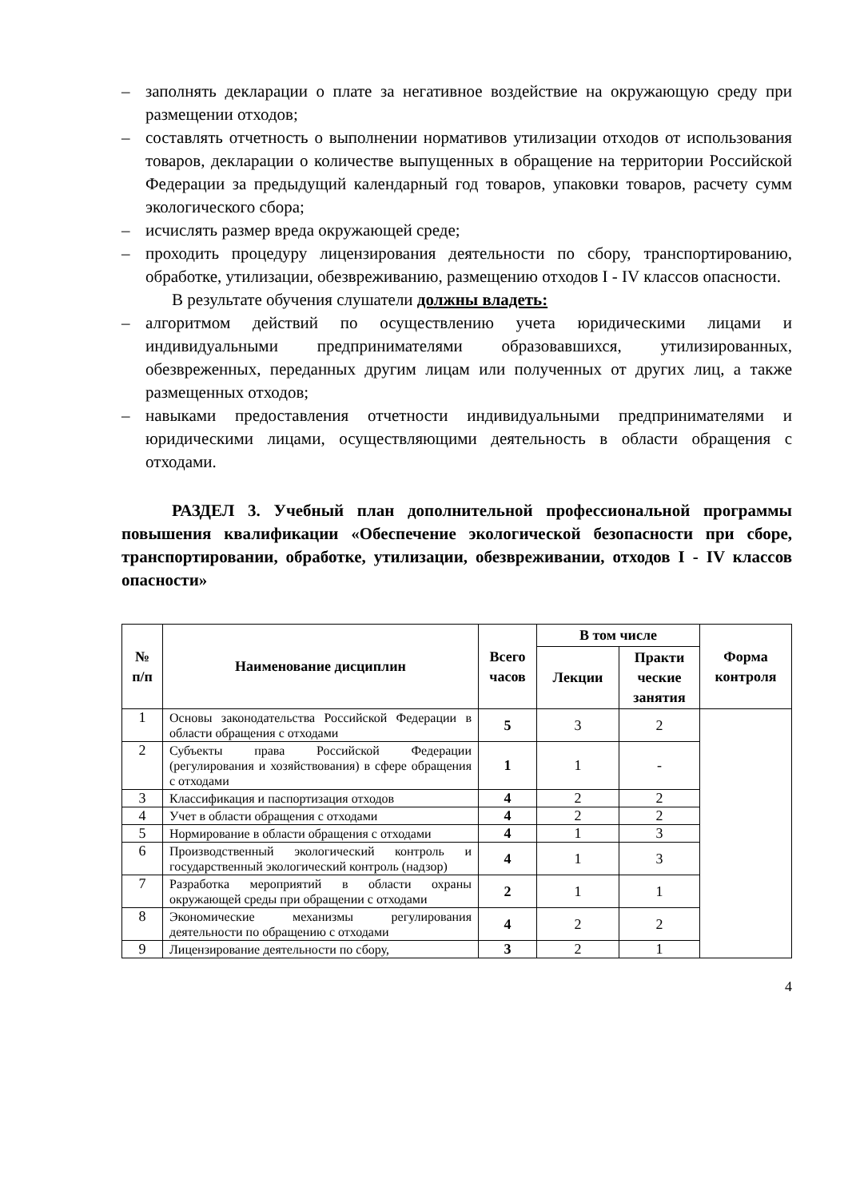– заполнять декларации о плате за негативное воздействие на окружающую среду при размещении отходов;
– составлять отчетность о выполнении нормативов утилизации отходов от использования товаров, декларации о количестве выпущенных в обращение на территории Российской Федерации за предыдущий календарный год товаров, упаковки товаров, расчету сумм экологического сбора;
– исчислять размер вреда окружающей среде;
– проходить процедуру лицензирования деятельности по сбору, транспортированию, обработке, утилизации, обезвреживанию, размещению отходов I - IV классов опасности.
В результате обучения слушатели должны владеть:
– алгоритмом действий по осуществлению учета юридическими лицами и индивидуальными предпринимателями образовавшихся, утилизированных, обезвреженных, переданных другим лицам или полученных от других лиц, а также размещенных отходов;
– навыками предоставления отчетности индивидуальными предпринимателями и юридическими лицами, осуществляющими деятельность в области обращения с отходами.
РАЗДЕЛ 3. Учебный план дополнительной профессиональной программы повышения квалификации «Обеспечение экологической безопасности при сборе, транспортировании, обработке, утилизации, обезвреживании, отходов I - IV классов опасности»
| № п/п | Наименование дисциплин | Всего часов | В том числе | | Форма контроля |
| --- | --- | --- | --- | --- | --- |
| | | | Лекции | Практи ческие занятия | |
| 1 | Основы законодательства Российской Федерации в области обращения с отходами | 5 | 3 | 2 | |
| 2 | Субъекты права Российской Федерации (регулирования и хозяйствования) в сфере обращения с отходами | 1 | 1 | - | |
| 3 | Классификация и паспортизация отходов | 4 | 2 | 2 | |
| 4 | Учет в области обращения с отходами | 4 | 2 | 2 | |
| 5 | Нормирование в области обращения с отходами | 4 | 1 | 3 | |
| 6 | Производственный экологический контроль и государственный экологический контроль (надзор) | 4 | 1 | 3 | |
| 7 | Разработка мероприятий в области охраны окружающей среды при обращении с отходами | 2 | 1 | 1 | |
| 8 | Экономические механизмы регулирования деятельности по обращению с отходами | 4 | 2 | 2 | |
| 9 | Лицензирование деятельности по сбору, | 3 | 2 | 1 | |
4